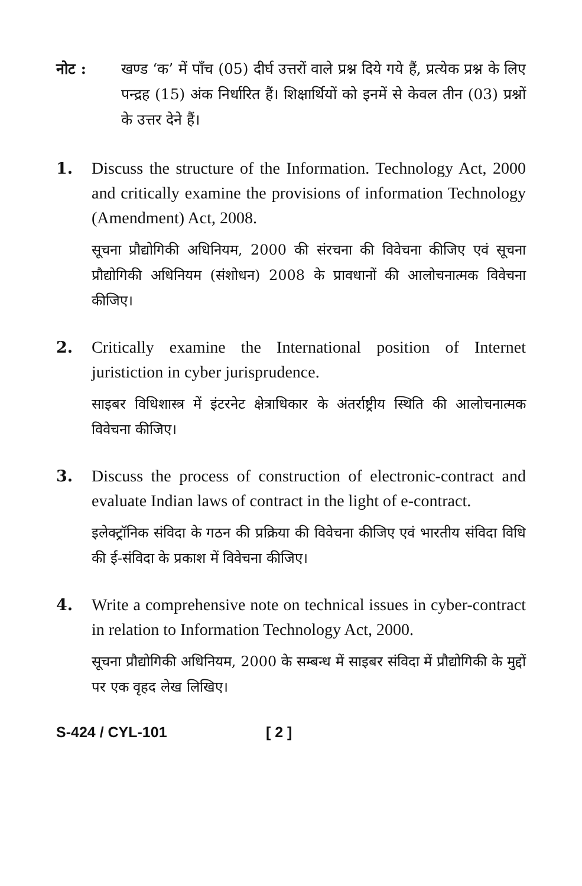नोट : खण्ड ‘क’ में पाँच (05) दीर्घ उत्तरों वाले प्रश्न दिये गये हैं, प्रत्येक प्रश्न के लिए पन्द्रह (15) अंक निर्धारित हैं। शिक्षार्थियों को इनमें से केवल तीन (03) प्रश्नों के उत्तर देने हैं।
1. Discuss the structure of the Information. Technology Act, 2000 and critically examine the provisions of information Technology (Amendment) Act, 2008.
सूचना प्रौद्योगिकी अधिनियम, 2000 की संरचना की विवेचना कीजिए एवं सूचना प्रौद्योगिकी अधिनियम (संशोधन) 2008 के प्रावधानों की आलोचनात्मक विवेचना कीजिए।
2. Critically examine the International position of Internet juristiction in cyber jurisprudence.
साइबर विधिशास्त्र में इंटरनेट क्षेत्राधिकार के अंतर्राष्ट्रीय स्थिति की आलोचनात्मक विवेचना कीजिए।
3. Discuss the process of construction of electronic-contract and evaluate Indian laws of contract in the light of e-contract.
इलेक्ट्रॉनिक संविदा के गठन की प्रक्रिया की विवेचना कीजिए एवं भारतीय संविदा विधि की ई-संविदा के प्रकाश में विवेचना कीजिए।
4. Write a comprehensive note on technical issues in cyber-contract in relation to Information Technology Act, 2000.
सूचना प्रौद्योगिकी अधिनियम, 2000 के सम्बन्ध में साइबर संविदा में प्रौद्योगिकी के मुद्दों पर एक वृहद लेख लिखिए।
S-424 / CYL-101 [ 2 ]